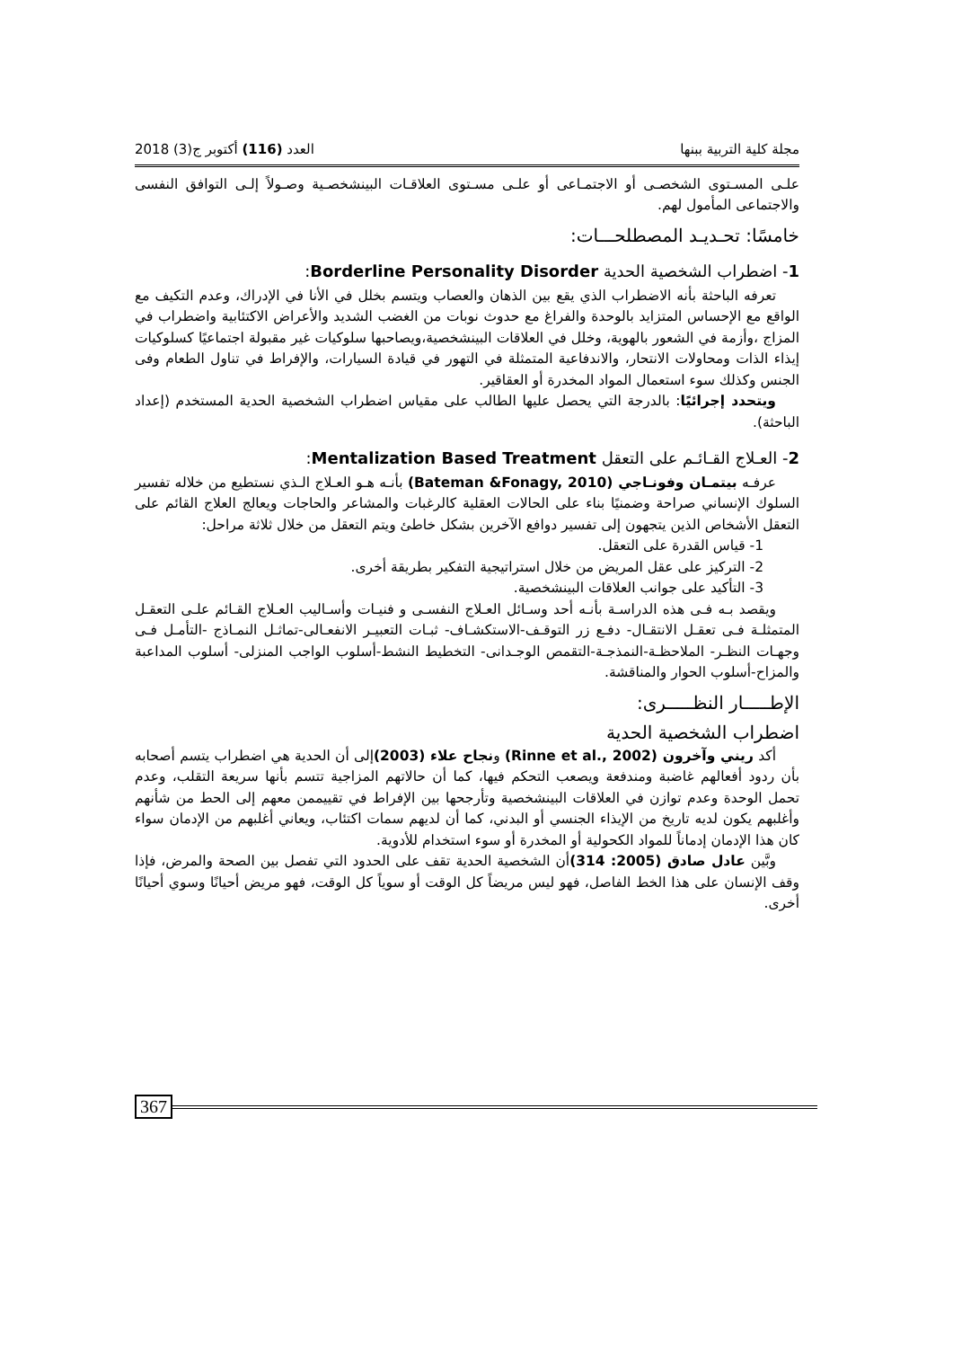مجلة كلية التربية ببنها العدد (116) أكتوبر ج(3) 2018
علـى المسـتوى الشخصـى أو الاجتمـاعى أو علـى مسـتوى العلاقـات البينشخصـية وصـولاً إلـى التوافق النفسى والاجتماعى المأمول لهم.
خامسًا: تحـديـد المصطلحـــات:
1- اضطراب الشخصية الحدية Borderline Personality Disorder:
تعرفه الباحثة بأنه الاضطراب الذي يقع بين الذهان والعصاب ويتسم بخلل في الأنا في الإدراك، وعدم التكيف مع الواقع مع الإحساس المتزايد بالوحدة والفراغ مع حدوث نوبات من الغضب الشديد والأعراض الاكتئابية واضطراب في المزاج ،وأزمة في الشعور بالهوية، وخلل في العلاقات البينشخصية،ويصاحبها سلوكيات غير مقبولة اجتماعيًا كسلوكيات إيذاء الذات ومحاولات الانتحار، والاندفاعية المتمثلة في التهور في قيادة السيارات، والإفراط في تناول الطعام وفى الجنس وكذلك سوء استعمال المواد المخدرة أو العقاقير.
ويتحدد إجرائيًا: بالدرجة التي يحصل عليها الطالب على مقياس اضطراب الشخصية الحدية المستخدم (إعداد الباحثة).
2- العـلاج القـائـم على التعقل Mentalization Based Treatment:
عرفـه بيتمـان وفونـاجي (Bateman &Fonagy, 2010) بأنـه هـو العـلاج الـذي نستطيع من خلاله تفسير السلوك الإنساني صراحة وضمنيًا بناء على الحالات العقلية كالرغبات والمشاعر والحاجات ويعالج العلاج القائم على التعقل الأشخاص الذين يتجهون إلى تفسير دوافع الآخرين بشكل خاطئ ويتم التعقل من خلال ثلاثة مراحل:
1- قياس القدرة على التعقل.
2- التركيز على عقل المريض من خلال استراتيجية التفكير بطريقة أخرى.
3- التأكيد على جوانب العلاقات البينشخصية.
ويقصد بـه فـى هذه الدراسـة بأنـه أحد وسـائل العـلاج النفسـى و فنيـات وأسـاليب العـلاج القـائم علـى التعقـل المتمثلـة فـى تعقـل الانتقـال- دفـع زر التوقـف-الاستكشـاف- ثبـات التعبيـر الانفعـالى-تماثـل النمـاذج -التأمـل فـى وجهـات النظـر- الملاحظـة-النمذجـة-التقمص الوجـدانى- التخطيط النشط-أسلوب الواجب المنزلى- أسلوب المداعبة والمزاح-أسلوب الحوار والمناقشة.
الإطـــــار النظـــــرى:
اضطراب الشخصية الحدية
أكد ريني وآخرون (Rinne et al., 2002) ونجاح علاء (2003) إلى أن الحدية هي اضطراب يتسم أصحابه بأن ردود أفعالهم غاضبة ومندفعة ويصعب التحكم فيها، كما أن حالاتهم المزاجية تتسم بأنها سريعة التقلب، وعدم تحمل الوحدة وعدم توازن في العلاقات البينشخصية وتأرجحها بين الإفراط في تقييممن معهم إلى الحط من شأنهم وأغلبهم يكون لديه تاريخ من الإيذاء الجنسي أو البدني، كما أن لديهم سمات اكتئاب، ويعاني أغلبهم من الإدمان سواء كان هذا الإدمان إدماناً للمواد الكحولية أو المخدرة أو سوء استخدام للأدوية.
وبَّين عادل صادق (2005: 314) أن الشخصية الحدية تقف على الحدود التي تفصل بين الصحة والمرض، فإذا وقف الإنسان على هذا الخط الفاصل، فهو ليس مريضاً كل الوقت أو سوياً كل الوقت، فهو مريض أحيانًا وسوي أحيانًا أخرى.
367